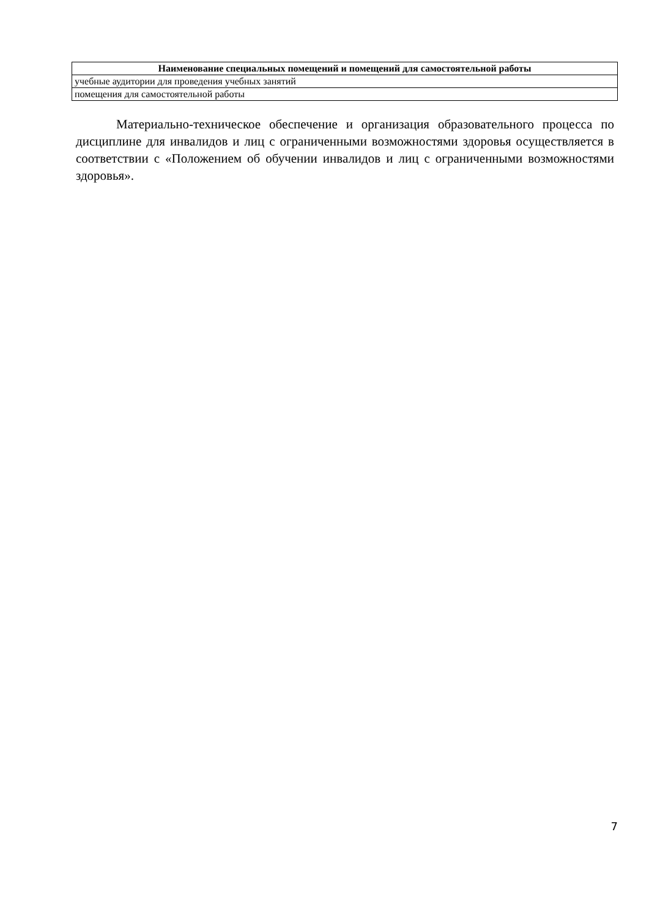| Наименование специальных помещений и помещений для самостоятельной работы |
| --- |
| учебные аудитории для проведения учебных занятий |
| помещения для самостоятельной работы |
Материально-техническое обеспечение и организация образовательного процесса по дисциплине для инвалидов и лиц с ограниченными возможностями здоровья осуществляется в соответствии с «Положением об обучении инвалидов и лиц с ограниченными возможностями здоровья».
7